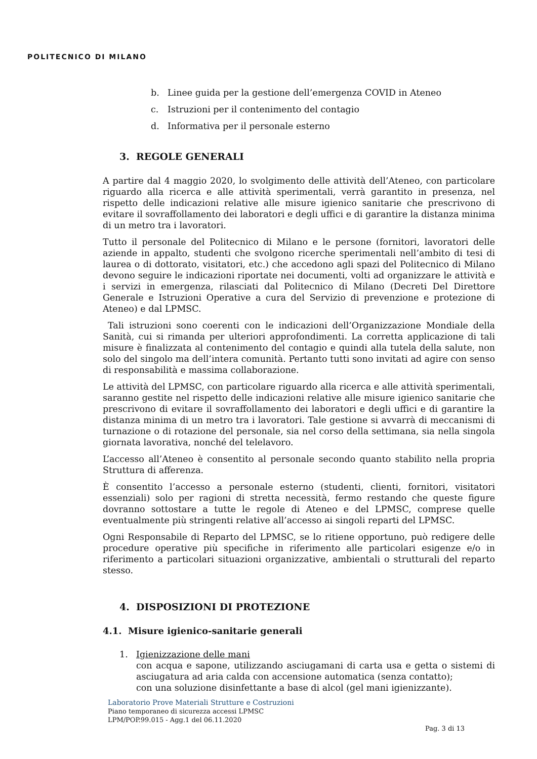POLITECNICO DI MILANO
b. Linee guida per la gestione dell’emergenza COVID in Ateneo
c. Istruzioni per il contenimento del contagio
d. Informativa per il personale esterno
3. REGOLE GENERALI
A partire dal 4 maggio 2020, lo svolgimento delle attività dell’Ateneo, con particolare riguardo alla ricerca e alle attività sperimentali, verrà garantito in presenza, nel rispetto delle indicazioni relative alle misure igienico sanitarie che prescrivono di evitare il sovraffollamento dei laboratori e degli uffici e di garantire la distanza minima di un metro tra i lavoratori.
Tutto il personale del Politecnico di Milano e le persone (fornitori, lavoratori delle aziende in appalto, studenti che svolgono ricerche sperimentali nell’ambito di tesi di laurea o di dottorato, visitatori, etc.) che accedono agli spazi del Politecnico di Milano devono seguire le indicazioni riportate nei documenti, volti ad organizzare le attività e i servizi in emergenza, rilasciati dal Politecnico di Milano (Decreti Del Direttore Generale e Istruzioni Operative a cura del Servizio di prevenzione e protezione di Ateneo) e dal LPMSC.
Tali istruzioni sono coerenti con le indicazioni dell’Organizzazione Mondiale della Sanità, cui si rimanda per ulteriori approfondimenti. La corretta applicazione di tali misure è finalizzata al contenimento del contagio e quindi alla tutela della salute, non solo del singolo ma dell’intera comunità. Pertanto tutti sono invitati ad agire con senso di responsabilità e massima collaborazione.
Le attività del LPMSC, con particolare riguardo alla ricerca e alle attività sperimentali, saranno gestite nel rispetto delle indicazioni relative alle misure igienico sanitarie che prescrivono di evitare il sovraffollamento dei laboratori e degli uffici e di garantire la distanza minima di un metro tra i lavoratori. Tale gestione si avvarrà di meccanismi di turnazione o di rotazione del personale, sia nel corso della settimana, sia nella singola giornata lavorativa, nonché del telelavoro.
L’accesso all’Ateneo è consentito al personale secondo quanto stabilito nella propria Struttura di afferenza.
È consentito l’accesso a personale esterno (studenti, clienti, fornitori, visitatori essenziali) solo per ragioni di stretta necessità, fermo restando che queste figure dovranno sottostare a tutte le regole di Ateneo e del LPMSC, comprese quelle eventualmente più stringenti relative all’accesso ai singoli reparti del LPMSC.
Ogni Responsabile di Reparto del LPMSC, se lo ritiene opportuno, può redigere delle procedure operative più specifiche in riferimento alle particolari esigenze e/o in riferimento a particolari situazioni organizzative, ambientali o strutturali del reparto stesso.
4. DISPOSIZIONI DI PROTEZIONE
4.1. Misure igienico-sanitarie generali
1. Igienizzazione delle mani
con acqua e sapone, utilizzando asciugamani di carta usa e getta o sistemi di asciugatura ad aria calda con accensione automatica (senza contatto);
con una soluzione disinfettante a base di alcol (gel mani igienizzante).
Laboratorio Prove Materiali Strutture e Costruzioni
Piano temporaneo di sicurezza accessi LPMSC
LPM/POP.99.015 - Agg.1 del 06.11.2020
Pag. 3 di 13